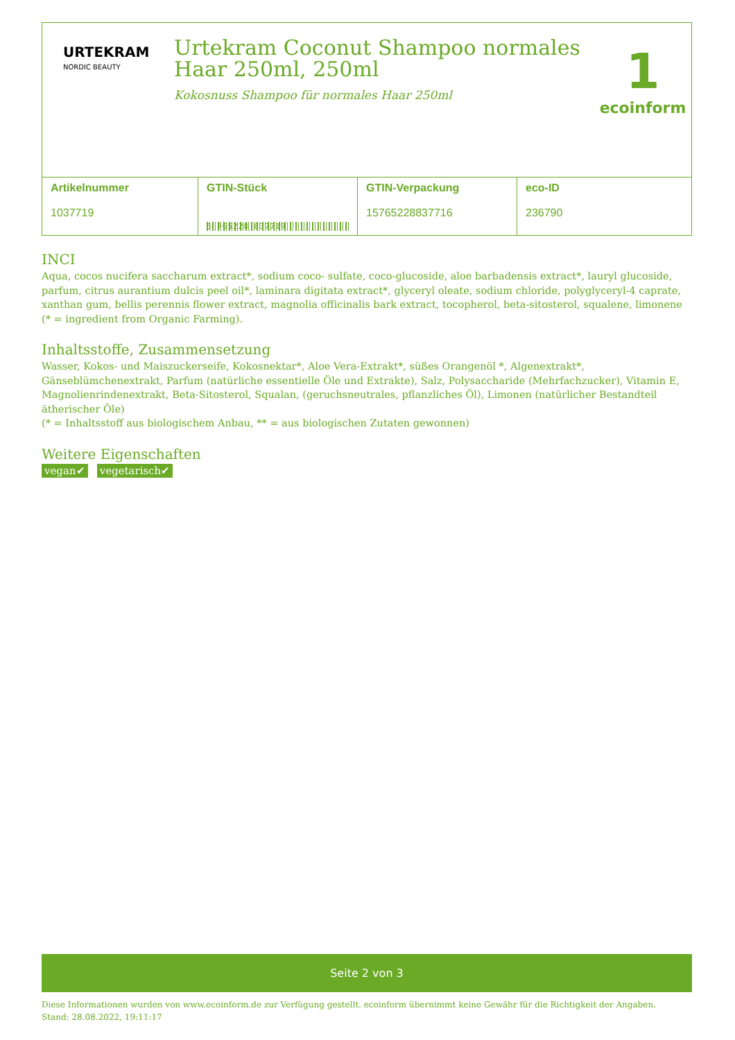URTEKRAM
NORDIC BEAUTY
Urtekram Coconut Shampoo normales Haar 250ml, 250ml
Kokosnuss Shampoo für normales Haar 250ml
1
ecoinform
| Artikelnummer 1037719 | GTIN-Stück 5 765228 837719 | GTIN-Verpackung 15765228837716 | eco-ID 236790 |
INCI
Aqua, cocos nucifera saccharum extract*, sodium coco- sulfate, coco-glucoside, aloe barbadensis extract*, lauryl glucoside, parfum, citrus aurantium dulcis peel oil*, laminara digitata extract*, glyceryl oleate, sodium chloride, polyglyceryl-4 caprate, xanthan gum, bellis perennis flower extract, magnolia officinalis bark extract, tocopherol, beta-sitosterol, squalene, limonene (* = ingredient from Organic Farming).
Inhaltsstoffe, Zusammensetzung
Wasser, Kokos- und Maiszuckerseife, Kokosnektar*, Aloe Vera-Extrakt*, süßes Orangenöl *, Algenextrakt*, Gänseblümchenextrakt, Parfum (natürliche essentielle Öle und Extrakte), Salz, Polysaccharide (Mehrfachzucker), Vitamin E, Magnolienrindenextrakt, Beta-Sitosterol, Squalan, (geruchsneutrales, pflanzliches Öl), Limonen (natürlicher Bestandteil ätherischer Öle)
(* = Inhaltsstoff aus biologischem Anbau, ** = aus biologischen Zutaten gewonnen)
Weitere Eigenschaften
vegan✔ vegetarisch✔
Seite 2 von 3
Diese Informationen wurden von www.ecoinform.de zur Verfügung gestellt. ecoinform übernimmt keine Gewähr für die Richtigkeit der Angaben.
Stand: 28.08.2022, 19:11:17